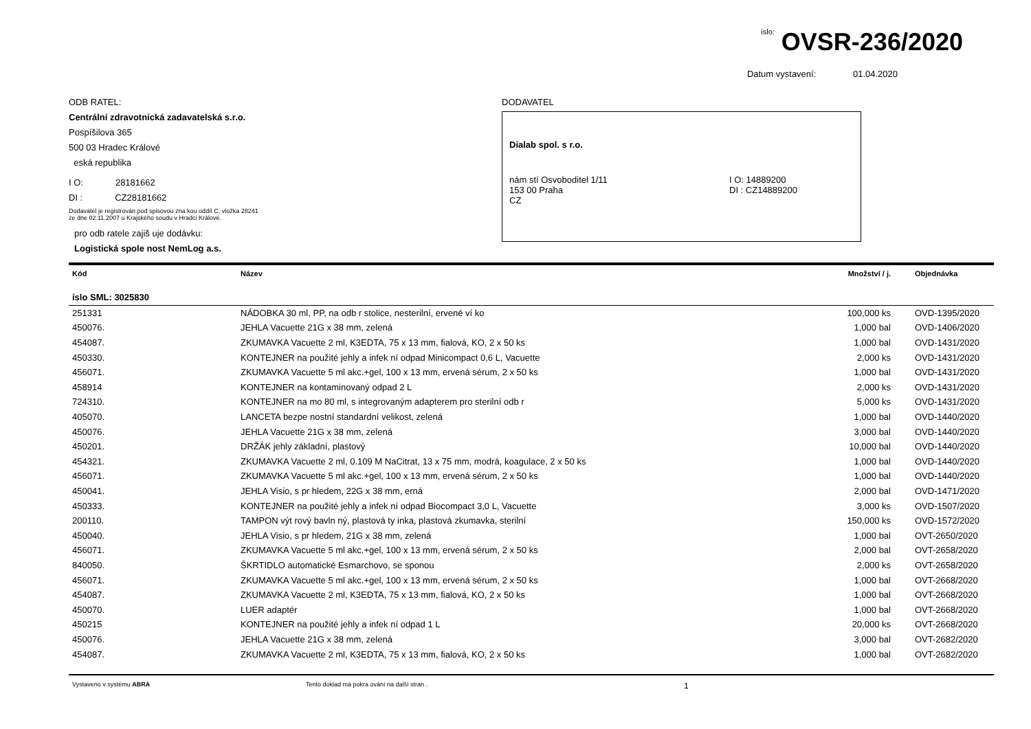íslo: OVSR-236/2020
Datum vystavení: 01.04.2020
ODB RATEL:
Centrální zdravotnická zadavatelská s.r.o.
Pospíšilova 365
500 03 Hradec Králové
eská republika
I O: 28181662
DI : CZ28181662
Dodavatel je registrován pod spisovou zna kou oddíl C, vložka 28241
ze dne 02.11.2007 u Krajského soudu v Hradci Králové.
pro odb ratele zajiš uje dodávku:
Logistická spole nost NemLog a.s.
DODAVATEL
Dialab spol. s r.o.
nám stí Osvoboditel 1/11
153 00 Praha
CZ
I O: 14889200
DI : CZ14889200
| Kód | Název | Množství / j. | Objednávka |
| --- | --- | --- | --- |
| íslo SML: 3025830 | | | |
| 251331 | NÁDOBKA 30 ml, PP, na odb r stolice, nesterilní, ervené ví ko | 100,000 ks | OVD-1395/2020 |
| 450076. | JEHLA Vacuette 21G x 38 mm, zelená | 1,000 bal | OVD-1406/2020 |
| 454087. | ZKUMAVKA Vacuette 2 ml, K3EDTA, 75 x 13 mm, fialová, KO, 2 x 50 ks | 1,000 bal | OVD-1431/2020 |
| 450330. | KONTEJNER na použité jehly a infek ní odpad Minicompact 0,6 L, Vacuette | 2,000 ks | OVD-1431/2020 |
| 456071. | ZKUMAVKA Vacuette 5 ml akc.+gel, 100 x 13 mm, ervená sérum, 2 x 50 ks | 1,000 bal | OVD-1431/2020 |
| 458914 | KONTEJNER na kontaminovaný odpad 2 L | 2,000 ks | OVD-1431/2020 |
| 724310. | KONTEJNER na mo 80 ml, s integrovaným adapterem pro sterilní odb r | 5,000 ks | OVD-1431/2020 |
| 405070. | LANCETA bezpe nostní standardní velikost, zelená | 1,000 bal | OVD-1440/2020 |
| 450076. | JEHLA Vacuette 21G x 38 mm, zelená | 3,000 bal | OVD-1440/2020 |
| 450201. | DRŽÁK jehly základní, plastový | 10,000 bal | OVD-1440/2020 |
| 454321. | ZKUMAVKA Vacuette 2 ml, 0.109 M NaCitrat, 13 x 75 mm, modrá, koagulace, 2 x 50 ks | 1,000 bal | OVD-1440/2020 |
| 456071. | ZKUMAVKA Vacuette 5 ml akc.+gel, 100 x 13 mm, ervená sérum, 2 x 50 ks | 1,000 bal | OVD-1440/2020 |
| 450041. | JEHLA Visio, s pr hledem, 22G x 38 mm, erná | 2,000 bal | OVD-1471/2020 |
| 450333. | KONTEJNER na použité jehly a infek ní odpad Biocompact 3,0 L, Vacuette | 3,000 ks | OVD-1507/2020 |
| 200110. | TAMPON výt rový bavln ný, plastová ty inka, plastová zkumavka, sterilní | 150,000 ks | OVD-1572/2020 |
| 450040. | JEHLA Visio, s pr hledem, 21G x 38 mm, zelená | 1,000 bal | OVT-2650/2020 |
| 456071. | ZKUMAVKA Vacuette 5 ml akc.+gel, 100 x 13 mm, ervená sérum, 2 x 50 ks | 2,000 bal | OVT-2658/2020 |
| 840050. | ŠKRTIDLO automatické Esmarchovo, se sponou | 2,000 ks | OVT-2658/2020 |
| 456071. | ZKUMAVKA Vacuette 5 ml akc.+gel, 100 x 13 mm, ervená sérum, 2 x 50 ks | 1,000 bal | OVT-2668/2020 |
| 454087. | ZKUMAVKA Vacuette 2 ml, K3EDTA, 75 x 13 mm, fialová, KO, 2 x 50 ks | 1,000 bal | OVT-2668/2020 |
| 450070. | LUER adaptér | 1,000 bal | OVT-2668/2020 |
| 450215 | KONTEJNER na použité jehly a infek ní odpad 1 L | 20,000 ks | OVT-2668/2020 |
| 450076. | JEHLA Vacuette 21G x 38 mm, zelená | 3,000 bal | OVT-2682/2020 |
| 454087. | ZKUMAVKA Vacuette 2 ml, K3EDTA, 75 x 13 mm, fialová, KO, 2 x 50 ks | 1,000 bal | OVT-2682/2020 |
Vystaveno v systému ABRA Tento doklad má pokra ování na další stran .
1